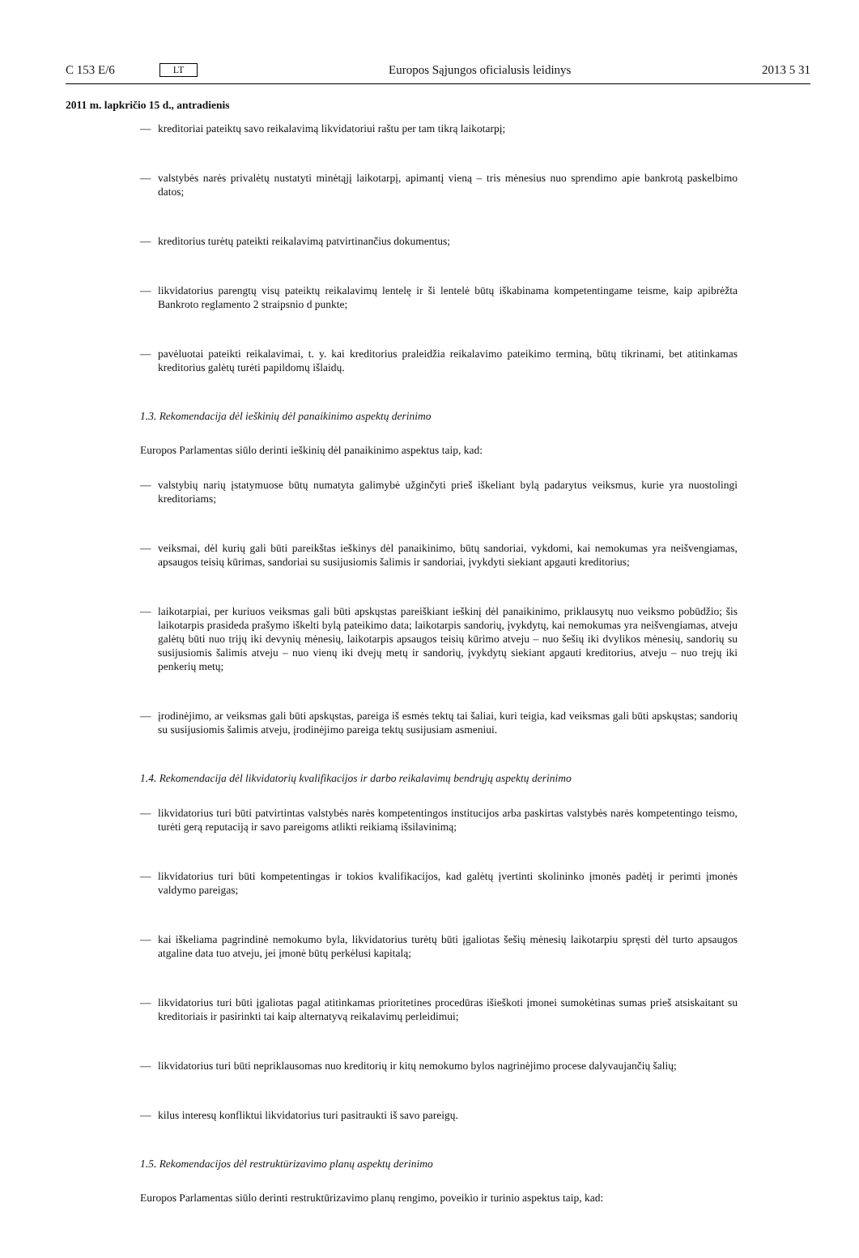C 153 E/6 LT
Europos Sąjungos oficialusis leidinys 2013 5 31
2011 m. lapkričio 15 d., antradienis
— kreditoriai pateiktų savo reikalavimą likvidatoriui raštu per tam tikrą laikotarpį;
— valstybės narės privalėtų nustatyti minėtąjį laikotarpį, apimantį vieną – tris mėnesius nuo sprendimo apie bankrotą paskelbimo datos;
— kreditorius turėtų pateikti reikalavimą patvirtinančius dokumentus;
— likvidatorius parengtų visų pateiktų reikalavimų lentelę ir ši lentelė būtų iškabinama kompetentingame teisme, kaip apibrėžta Bankroto reglamento 2 straipsnio d punkte;
— pavėluotai pateikti reikalavimai, t. y. kai kreditorius praleidžia reikalavimo pateikimo terminą, būtų tikrinami, bet atitinkamas kreditorius galėtų turėti papildomų išlaidų.
1.3. Rekomendacija dėl ieškinių dėl panaikinimo aspektų derinimo
Europos Parlamentas siūlo derinti ieškinių dėl panaikinimo aspektus taip, kad:
— valstybių narių įstatymuose būtų numatyta galimybė užginčyti prieš iškeliant bylą padarytus veiksmus, kurie yra nuostolingi kreditoriams;
— veiksmai, dėl kurių gali būti pareikštas ieškinys dėl panaikinimo, būtų sandoriai, vykdomi, kai nemokumas yra neišvengiamas, apsaugos teisių kūrimas, sandoriai su susijusiomis šalimis ir sandoriai, įvykdyti siekiant apgauti kreditorius;
— laikotarpiai, per kuriuos veiksmas gali būti apskųstas pareiškiant ieškinį dėl panaikinimo, priklausytų nuo veiksmo pobūdžio; šis laikotarpis prasideda prašymo iškelti bylą pateikimo data; laikotarpis sandorių, įvykdytų, kai nemokumas yra neišvengiamas, atveju galėtų būti nuo trijų iki devynių mėnesių, laikotarpis apsaugos teisių kūrimo atveju – nuo šešių iki dvylikos mėnesių, sandorių su susijusiomis šalimis atveju – nuo vienų iki dvejų metų ir sandorių, įvykdytų siekiant apgauti kreditorius, atveju – nuo trejų iki penkerių metų;
— įrodinėjimo, ar veiksmas gali būti apskųstas, pareiga iš esmės tektų tai šaliai, kuri teigia, kad veiksmas gali būti apskųstas; sandorių su susijusiomis šalimis atveju, įrodinėjimo pareiga tektų susijusiam asmeniui.
1.4. Rekomendacija dėl likvidatorių kvalifikacijos ir darbo reikalavimų bendrųjų aspektų derinimo
— likvidatorius turi būti patvirtintas valstybės narės kompetentingos institucijos arba paskirtas valstybės narės kompetentingo teismo, turėti gerą reputaciją ir savo pareigoms atlikti reikiamą išsilavinimą;
— likvidatorius turi būti kompetentingas ir tokios kvalifikacijos, kad galėtų įvertinti skolininko įmonės padėtį ir perimti įmonės valdymo pareigas;
— kai iškeliama pagrindinė nemokumo byla, likvidatorius turėtų būti įgaliotas šešių mėnesių laikotarpiu spręsti dėl turto apsaugos atgaline data tuo atveju, jei įmonė būtų perkėlusi kapitalą;
— likvidatorius turi būti įgaliotas pagal atitinkamas prioritetines procedūras išieškoti įmonei sumokėtinas sumas prieš atsiskaitant su kreditoriais ir pasirinkti tai kaip alternatyvą reikalavimų perleidimui;
— likvidatorius turi būti nepriklausomas nuo kreditorių ir kitų nemokumo bylos nagrinėjimo procese dalyvaujančių šalių;
— kilus interesų konfliktui likvidatorius turi pasitraukti iš savo pareigų.
1.5. Rekomendacijos dėl restruktūrizavimo planų aspektų derinimo
Europos Parlamentas siūlo derinti restruktūrizavimo planų rengimo, poveikio ir turinio aspektus taip, kad: